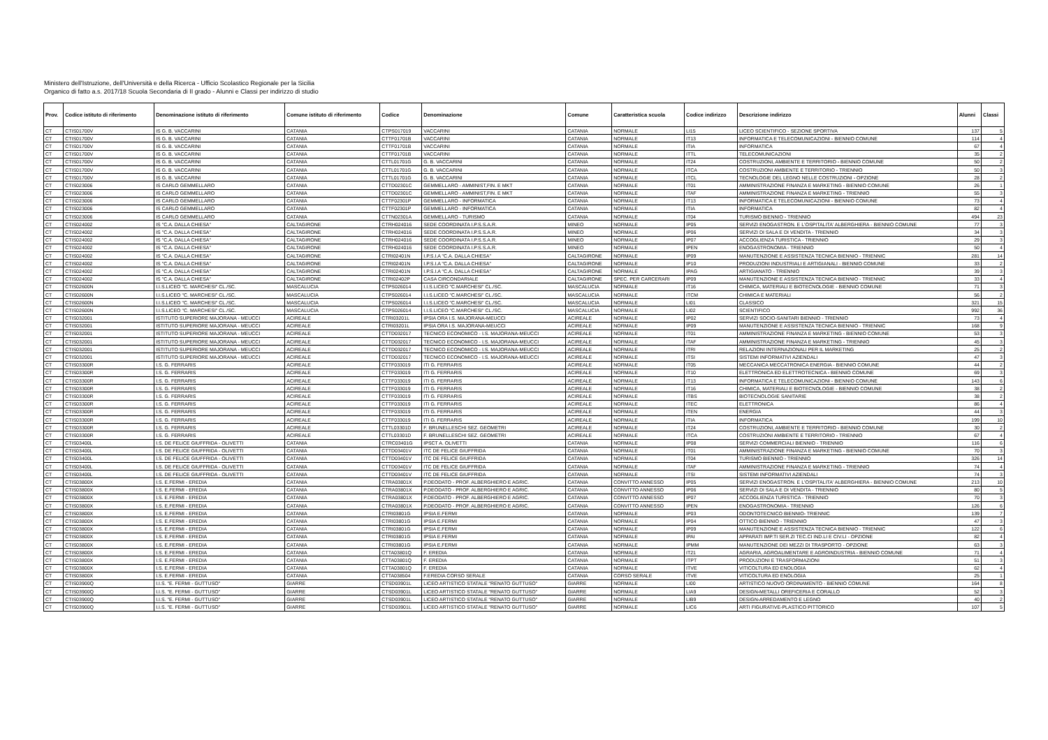Ministero dell'Istruzione, dell'Università e della Ricerca - Ufficio Scolastico Regionale per la Sicilia
Organico di fatto a.s. 2017/18 Scuola Secondaria di II grado - Alunni e Classi per indirizzo di studio
| Prov. | Codice istituto di riferimento | Denominazione istituto di riferimento | Comune istituto di riferimento | Codice | Denominazione | Comune | Caratteristica scuola | Codice indirizzo | Descrizione indirizzo | Alunni | Classi |
| --- | --- | --- | --- | --- | --- | --- | --- | --- | --- | --- | --- |
| CT | CTIS01700V | IS G. B. VACCARINI | CATANIA | CTPS017019 | VACCARINI | CATANIA | NORMALE | LI15 | LICEO SCIENTIFICO - SEZIONE SPORTIVA | 137 | 5 |
| CT | CTIS01700V | IS G. B. VACCARINI | CATANIA | CTTF01701B | VACCARINI | CATANIA | NORMALE | IT13 | INFORMATICA E TELECOMUNICAZIONI - BIENNIO COMUNE | 114 | 4 |
| CT | CTIS01700V | IS G. B. VACCARINI | CATANIA | CTTF01701B | VACCARINI | CATANIA | NORMALE | ITIA | INFORMATICA | 67 | 4 |
| CT | CTIS01700V | IS G. B. VACCARINI | CATANIA | CTTF01701B | VACCARINI | CATANIA | NORMALE | ITTL | TELECOMUNICAZIONI | 35 | 2 |
| CT | CTIS01700V | IS G. B. VACCARINI | CATANIA | CTTL01701G | G. B. VACCARINI | CATANIA | NORMALE | IT24 | COSTRUZIONI, AMBIENTE E TERRITORIO - BIENNIO COMUNE | 50 | 2 |
| CT | CTIS01700V | IS G. B. VACCARINI | CATANIA | CTTL01701G | G. B. VACCARINI | CATANIA | NORMALE | ITCA | COSTRUZIONI AMBIENTE E TERRITORIO - TRIENNIO | 50 | 3 |
| CT | CTIS01700V | IS G. B. VACCARINI | CATANIA | CTTL01701G | G. B. VACCARINI | CATANIA | NORMALE | ITCL | TECNOLOGIE DEL LEGNO NELLE COSTRUZIONI - OPZIONE | 28 | 2 |
| CT | CTIS023006 | IS CARLO GEMMELLARO | CATANIA | CTTD02301C | GEMMELLARO - AMMINIST,FIN. E MKT | CATANIA | NORMALE | IT01 | AMMINISTRAZIONE FINANZA E MARKETING - BIENNIO COMUNE | 26 | 1 |
| CT | CTIS023006 | IS CARLO GEMMELLARO | CATANIA | CTTD02301C | GEMMELLARO - AMMINIST,FIN. E MKT | CATANIA | NORMALE | ITAF | AMMINISTRAZIONE FINANZA E MARKETING - TRIENNIO | 55 | 3 |
| CT | CTIS023006 | IS CARLO GEMMELLARO | CATANIA | CTTF02301P | GEMMELLARO - INFORMATICA | CATANIA | NORMALE | IT13 | INFORMATICA E TELECOMUNICAZIONI - BIENNIO COMUNE | 73 | 4 |
| CT | CTIS023006 | IS CARLO GEMMELLARO | CATANIA | CTTF02301P | GEMMELLARO - INFORMATICA | CATANIA | NORMALE | ITIA | INFORMATICA | 82 | 4 |
| CT | CTIS023006 | IS CARLO GEMMELLARO | CATANIA | CTTN02301A | GEMMELLARO - TURISMO | CATANIA | NORMALE | IT04 | TURISMO BIENNIO - TRIENNIO | 494 | 23 |
| CT | CTIS024002 | IS "C.A. DALLA CHIESA" | CALTAGIRONE | CTRH024016 | SEDE COORDINATA I.P.S.S.A.R. | MINEO | NORMALE | IP05 | SERVIZI ENOGASTRON. E L'OSPITALITA' ALBERGHIERA - BIENNIO COMUNE | 77 | 3 |
| CT | CTIS024002 | IS "C.A. DALLA CHIESA" | CALTAGIRONE | CTRH024016 | SEDE COORDINATA I.P.S.S.A.R. | MINEO | NORMALE | IP06 | SERVIZI DI SALA E DI VENDITA - TRIENNIO | 34 | 3 |
| CT | CTIS024002 | IS "C.A. DALLA CHIESA" | CALTAGIRONE | CTRH024016 | SEDE COORDINATA I.P.S.S.A.R. | MINEO | NORMALE | IP07 | ACCOGLIENZA TURISTICA - TRIENNIO | 29 | 3 |
| CT | CTIS024002 | IS "C.A. DALLA CHIESA" | CALTAGIRONE | CTRH024016 | SEDE COORDINATA I.P.S.S.A.R. | MINEO | NORMALE | IPEN | ENOGASTRONOMIA - TRIENNIO | 50 | 4 |
| CT | CTIS024002 | IS "C.A. DALLA CHIESA" | CALTAGIRONE | CTRI02401N | I.P.S.I.A "C.A. DALLA CHIESA" | CALTAGIRONE | NORMALE | IP09 | MANUTENZIONE E ASSISTENZA TECNICA BIENNIO - TRIENNIC | 281 | 14 |
| CT | CTIS024002 | IS "C.A. DALLA CHIESA" | CALTAGIRONE | CTRI02401N | I.P.S.I.A "C.A. DALLA CHIESA" | CALTAGIRONE | NORMALE | IP10 | PRODUZIONI INDUSTRIALI E ARTIGIANALI - BIENNIO COMUNE | 33 | 2 |
| CT | CTIS024002 | IS "C.A. DALLA CHIESA" | CALTAGIRONE | CTRI02401N | I.P.S.I.A "C.A. DALLA CHIESA" | CALTAGIRONE | NORMALE | IPAG | ARTIGIANATO - TRIENNIO | 39 | 3 |
| CT | CTIS024002 | IS "C.A. DALLA CHIESA" | CALTAGIRONE | CTRI02402P | CASA CIRCONDARIALE | CALTAGIRONE | SPEC. PER CARCERARI | IP09 | MANUTENZIONE E ASSISTENZA TECNICA BIENNIO - TRIENNIC | 33 | 4 |
| CT | CTIS02600N | I.I.S.LICEO "C. MARCHESI" CL./SC. | MASCALUCIA | CTPS026014 | I.I.S.LICEO "C.MARCHESI" CL./SC. | MASCALUCIA | NORMALE | IT16 | CHIMICA, MATERIALI E BIOTECNOLOGIE - BIENNIO COMUNE | 71 | 3 |
| CT | CTIS02600N | I.I.S.LICEO "C. MARCHESI" CL./SC. | MASCALUCIA | CTPS026014 | I.I.S.LICEO "C.MARCHESI" CL./SC. | MASCALUCIA | NORMALE | ITCM | CHIMICA E MATERIALI | 56 | 2 |
| CT | CTIS02600N | I.I.S.LICEO "C. MARCHESI" CL./SC. | MASCALUCIA | CTPS026014 | I.I.S.LICEO "C.MARCHESI" CL./SC. | MASCALUCIA | NORMALE | LI01 | CLASSICO | 321 | 15 |
| CT | CTIS02600N | I.I.S.LICEO "C. MARCHESI" CL./SC. | MASCALUCIA | CTPS026014 | I.I.S.LICEO "C.MARCHESI" CL./SC. | MASCALUCIA | NORMALE | LI02 | SCIENTIFICO | 992 | 36 |
| CT | CTIS032001 | ISTITUTO SUPERIORE MAJORANA - MEUCCI | ACIREALE | CTRI03201L | IPSIA ORA I.S. MAJORANA-MEUCCI | ACIREALE | NORMALE | IP02 | SERVIZI SOCIO-SANITARI BIENNIO - TRIENNIO | 73 | 4 |
| CT | CTIS032001 | ISTITUTO SUPERIORE MAJORANA - MEUCCI | ACIREALE | CTRI03201L | IPSIA ORA I.S. MAJORANA-MEUCCI | ACIREALE | NORMALE | IP09 | MANUTENZIONE E ASSISTENZA TECNICA BIENNIO - TRIENNIC | 168 | 9 |
| CT | CTIS032001 | ISTITUTO SUPERIORE MAJORANA - MEUCCI | ACIREALE | CTTD032017 | TECNICO ECONOMICO - I.S. MAJORANA-MEUCCI | ACIREALE | NORMALE | IT01 | AMMINISTRAZIONE FINANZA E MARKETING - BIENNIO COMUNE | 53 | 3 |
| CT | CTIS032001 | ISTITUTO SUPERIORE MAJORANA - MEUCCI | ACIREALE | CTTD032017 | TECNICO ECONOMICO - I.S. MAJORANA-MEUCCI | ACIREALE | NORMALE | ITAF | AMMINISTRAZIONE FINANZA E MARKETING - TRIENNIO | 45 | 3 |
| CT | CTIS032001 | ISTITUTO SUPERIORE MAJORANA - MEUCCI | ACIREALE | CTTD032017 | TECNICO ECONOMICO - I.S. MAJORANA-MEUCCI | ACIREALE | NORMALE | ITRI | RELAZIONI INTERNAZIONALI PER IL MARKETING | 25 | 2 |
| CT | CTIS032001 | ISTITUTO SUPERIORE MAJORANA - MEUCCI | ACIREALE | CTTD032017 | TECNICO ECONOMICO - I.S. MAJORANA-MEUCCI | ACIREALE | NORMALE | ITSI | SISTEMI INFORMATIVI AZIENDALI | 47 | 3 |
| CT | CTIS03300R | I.S. G. FERRARIS | ACIREALE | CTTF033019 | ITI G. FERRARIS | ACIREALE | NORMALE | IT05 | MECCANICA MECCATRONICA ENERGIA - BIENNIO COMUNE | 44 | 2 |
| CT | CTIS03300R | I.S. G. FERRARIS | ACIREALE | CTTF033019 | ITI G. FERRARIS | ACIREALE | NORMALE | IT10 | ELETTRONICA ED ELETTROTECNICA - BIENNIO COMUNE | 69 | 3 |
| CT | CTIS03300R | I.S. G. FERRARIS | ACIREALE | CTTF033019 | ITI G. FERRARIS | ACIREALE | NORMALE | IT13 | INFORMATICA E TELECOMUNICAZIONI - BIENNIO COMUNE | 143 | 6 |
| CT | CTIS03300R | I.S. G. FERRARIS | ACIREALE | CTTF033019 | ITI G. FERRARIS | ACIREALE | NORMALE | IT16 | CHIMICA, MATERIALI E BIOTECNOLOGIE - BIENNIO COMUNE | 38 | 2 |
| CT | CTIS03300R | I.S. G. FERRARIS | ACIREALE | CTTF033019 | ITI G. FERRARIS | ACIREALE | NORMALE | ITBS | BIOTECNOLOGIE SANITARIE | 38 | 2 |
| CT | CTIS03300R | I.S. G. FERRARIS | ACIREALE | CTTF033019 | ITI G. FERRARIS | ACIREALE | NORMALE | ITEC | ELETTRONICA | 86 | 4 |
| CT | CTIS03300R | I.S. G. FERRARIS | ACIREALE | CTTF033019 | ITI G. FERRARIS | ACIREALE | NORMALE | ITEN | ENERGIA | 44 | 3 |
| CT | CTIS03300R | I.S. G. FERRARIS | ACIREALE | CTTF033019 | ITI G. FERRARIS | ACIREALE | NORMALE | ITIA | INFORMATICA | 199 | 10 |
| CT | CTIS03300R | I.S. G. FERRARIS | ACIREALE | CTTL03301D | F. BRUNELLESCHI SEZ. GEOMETRI | ACIREALE | NORMALE | IT24 | COSTRUZIONI, AMBIENTE E TERRITORIO - BIENNIO COMUNE | 30 | 2 |
| CT | CTIS03300R | I.S. G. FERRARIS | ACIREALE | CTTL03301D | F. BRUNELLESCHI SEZ. GEOMETRI | ACIREALE | NORMALE | ITCA | COSTRUZIONI AMBIENTE E TERRITORIO - TRIENNIO | 67 | 4 |
| CT | CTIS03400L | I.S. DE FELICE GIUFFRIDA - OLIVETTI | CATANIA | CTRC03401G | IPSCT A. OLIVETTI | CATANIA | NORMALE | IP08 | SERVIZI COMMERCIALI BIENNIO - TRIENNIO | 116 | 6 |
| CT | CTIS03400L | I.S. DE FELICE GIUFFRIDA - OLIVETTI | CATANIA | CTTD03401V | ITC DE FELICE GIUFFRIDA | CATANIA | NORMALE | IT01 | AMMINISTRAZIONE FINANZA E MARKETING - BIENNIO COMUNE | 70 | 3 |
| CT | CTIS03400L | I.S. DE FELICE GIUFFRIDA - OLIVETTI | CATANIA | CTTD03401V | ITC DE FELICE GIUFFRIDA | CATANIA | NORMALE | IT04 | TURISMO BIENNIO - TRIENNIO | 326 | 14 |
| CT | CTIS03400L | I.S. DE FELICE GIUFFRIDA - OLIVETTI | CATANIA | CTTD03401V | ITC DE FELICE GIUFFRIDA | CATANIA | NORMALE | ITAF | AMMINISTRAZIONE FINANZA E MARKETING - TRIENNIO | 74 | 4 |
| CT | CTIS03400L | I.S. DE FELICE GIUFFRIDA - OLIVETTI | CATANIA | CTTD03401V | ITC DE FELICE GIUFFRIDA | CATANIA | NORMALE | ITSI | SISTEMI INFORMATIVI AZIENDALI | 74 | 3 |
| CT | CTIS03800X | I.S. E.FERMI - EREDIA | CATANIA | CTRA03801X | P.DEODATO - PROF. ALBERGHIERO E AGRIC. | CATANIA | CONVITTO ANNESSO | IP05 | SERVIZI ENOGASTRON. E L'OSPITALITA' ALBERGHIERA - BIENNIO COMUNE | 213 | 10 |
| CT | CTIS03800X | I.S. E.FERMI - EREDIA | CATANIA | CTRA03801X | P.DEODATO - PROF. ALBERGHIERO E AGRIC. | CATANIA | CONVITTO ANNESSO | IP06 | SERVIZI DI SALA E DI VENDITA - TRIENNIO | 80 | 5 |
| CT | CTIS03800X | I.S. E.FERMI - EREDIA | CATANIA | CTRA03801X | P.DEODATO - PROF. ALBERGHIERO E AGRIC. | CATANIA | CONVITTO ANNESSO | IP07 | ACCOGLIENZA TURISTICA - TRIENNIO | 70 | 3 |
| CT | CTIS03800X | I.S. E.FERMI - EREDIA | CATANIA | CTRA03801X | P.DEODATO - PROF. ALBERGHIERO E AGRIC. | CATANIA | CONVITTO ANNESSO | IPEN | ENOGASTRONOMIA - TRIENNIO | 126 | 6 |
| CT | CTIS03800X | I.S. E.FERMI - EREDIA | CATANIA | CTRI03801G | IPSIA E.FERMI | CATANIA | NORMALE | IP03 | ODONTOTECNICO BIENNIO- TRIENNIC | 139 | 7 |
| CT | CTIS03800X | I.S. E.FERMI - EREDIA | CATANIA | CTRI03801G | IPSIA E.FERMI | CATANIA | NORMALE | IP04 | OTTICO BIENNIO - TRIENNIO | 47 | 3 |
| CT | CTIS03800X | I.S. E.FERMI - EREDIA | CATANIA | CTRI03801G | IPSIA E.FERMI | CATANIA | NORMALE | IP09 | MANUTENZIONE E ASSISTENZA TECNICA BIENNIO - TRIENNIC | 122 | 6 |
| CT | CTIS03800X | I.S. E.FERMI - EREDIA | CATANIA | CTRI03801G | IPSIA E.FERMI | CATANIA | NORMALE | IPAI | APPARATI IMP.TI SER.ZI TEC.CI IND.LI E CIV.LI - OPZIONE | 82 | 4 |
| CT | CTIS03800X | I.S. E.FERMI - EREDIA | CATANIA | CTRI03801G | IPSIA E.FERMI | CATANIA | NORMALE | IPMM | MANUTENZIONE DEI MEZZI DI TRASPORTO - OPZIONE | 63 | 3 |
| CT | CTIS03800X | I.S. E.FERMI - EREDIA | CATANIA | CTTA03801Q | F. EREDIA | CATANIA | NORMALE | IT21 | AGRARIA, AGROALIMENTARE E AGROINDUSTRIA - BIENNIO COMUNE | 71 | 4 |
| CT | CTIS03800X | I.S. E.FERMI - EREDIA | CATANIA | CTTA03801Q | F. EREDIA | CATANIA | NORMALE | ITPT | PRODUZIONI E TRASFORMAZIONI | 51 | 3 |
| CT | CTIS03800X | I.S. E.FERMI - EREDIA | CATANIA | CTTA03801Q | F. EREDIA | CATANIA | NORMALE | ITVE | VITICOLTURA ED ENOLOGIA | 62 | 4 |
| CT | CTIS03800X | I.S. E.FERMI - EREDIA | CATANIA | CTTA038504 | F.EREDIA CORSO SERALE | CATANIA | CORSO SERALE | ITVE | VITICOLTURA ED ENOLOGIA | 25 | 1 |
| CT | CTIS03900Q | I.I.S. "E. FERMI - GUTTUSO" | GIARRE | CTSD03901L | LICEO ARTISTICO STATALE "RENATO GUTTUSO" | GIARRE | NORMALE | LI00 | ARTISTICO NUOVO ORDINAMENTO - BIENNIO COMUNE | 164 | 8 |
| CT | CTIS03900Q | I.I.S. "E. FERMI - GUTTUSO" | GIARRE | CTSD03901L | LICEO ARTISTICO STATALE "RENATO GUTTUSO" | GIARRE | NORMALE | LIA9 | DESIGN-METALLI OREFICERIA E CORALLO | 52 | 3 |
| CT | CTIS03900Q | I.I.S. "E. FERMI - GUTTUSO" | GIARRE | CTSD03901L | LICEO ARTISTICO STATALE "RENATO GUTTUSO" | GIARRE | NORMALE | LIB9 | DESIGN-ARREDAMENTO E LEGNO | 40 | 2 |
| CT | CTIS03900Q | I.I.S. "E. FERMI - GUTTUSO" | GIARRE | CTSD03901L | LICEO ARTISTICO STATALE "RENATO GUTTUSO" | GIARRE | NORMALE | LIC6 | ARTI FIGURATIVE-PLASTICO PITTORICO | 107 | 5 |